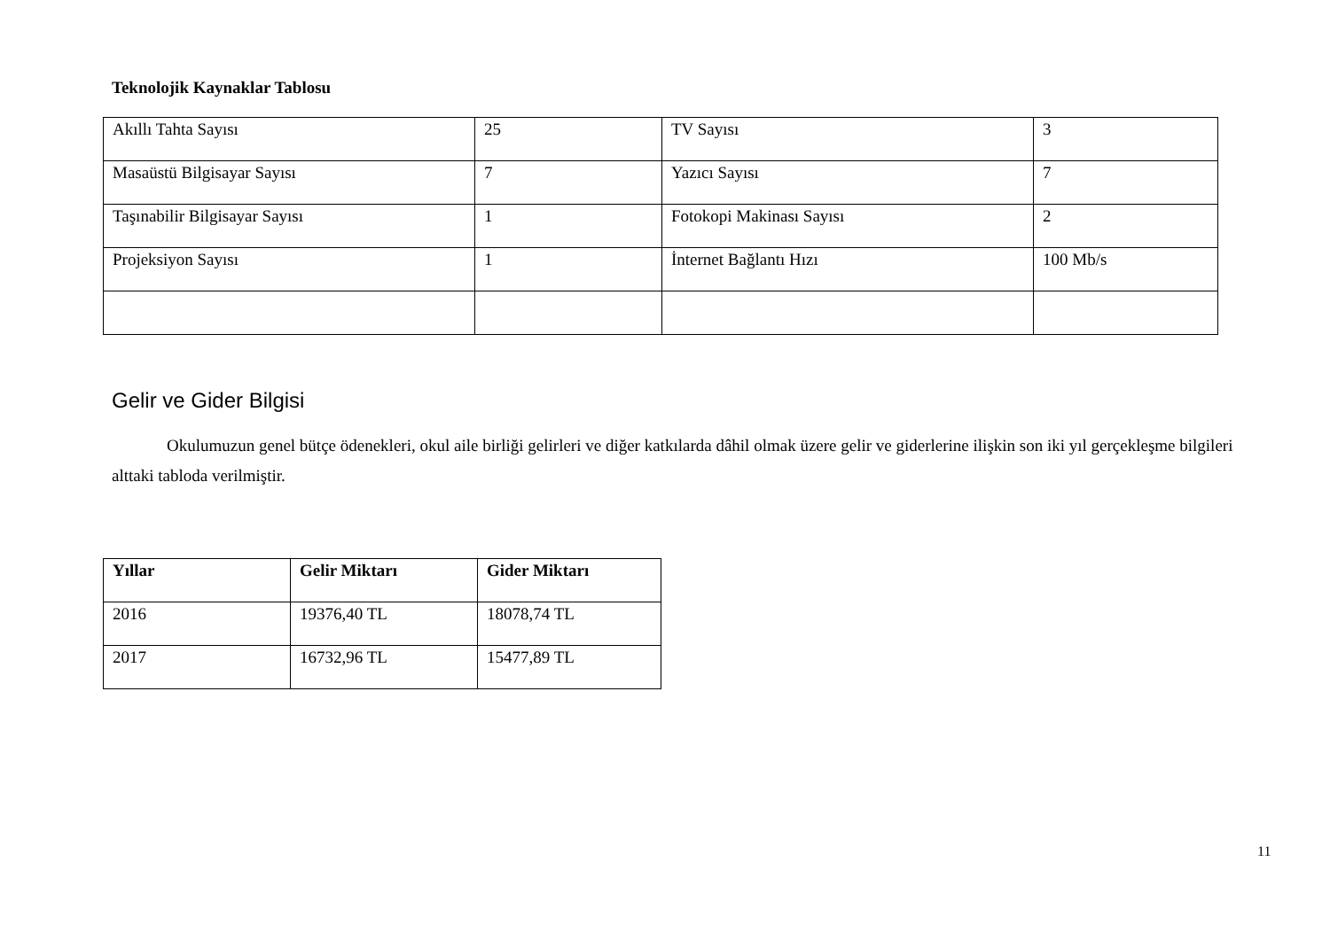Teknolojik Kaynaklar Tablosu
| Akıllı Tahta Sayısı | 25 | TV Sayısı | 3 |
| Masaüstü Bilgisayar Sayısı | 7 | Yazıcı Sayısı | 7 |
| Taşınabilir Bilgisayar Sayısı | 1 | Fotokopi Makinası Sayısı | 2 |
| Projeksiyon Sayısı | 1 | İnternet Bağlantı Hızı | 100 Mb/s |
Gelir ve Gider Bilgisi
Okulumuzun genel bütçe ödenekleri, okul aile birliği gelirleri ve diğer katkılarda dâhil olmak üzere gelir ve giderlerine ilişkin son iki yıl gerçekleşme bilgileri alttaki tabloda verilmiştir.
| Yıllar | Gelir Miktarı | Gider Miktarı |
| --- | --- | --- |
| 2016 | 19376,40 TL | 18078,74 TL |
| 2017 | 16732,96 TL | 15477,89 TL |
11